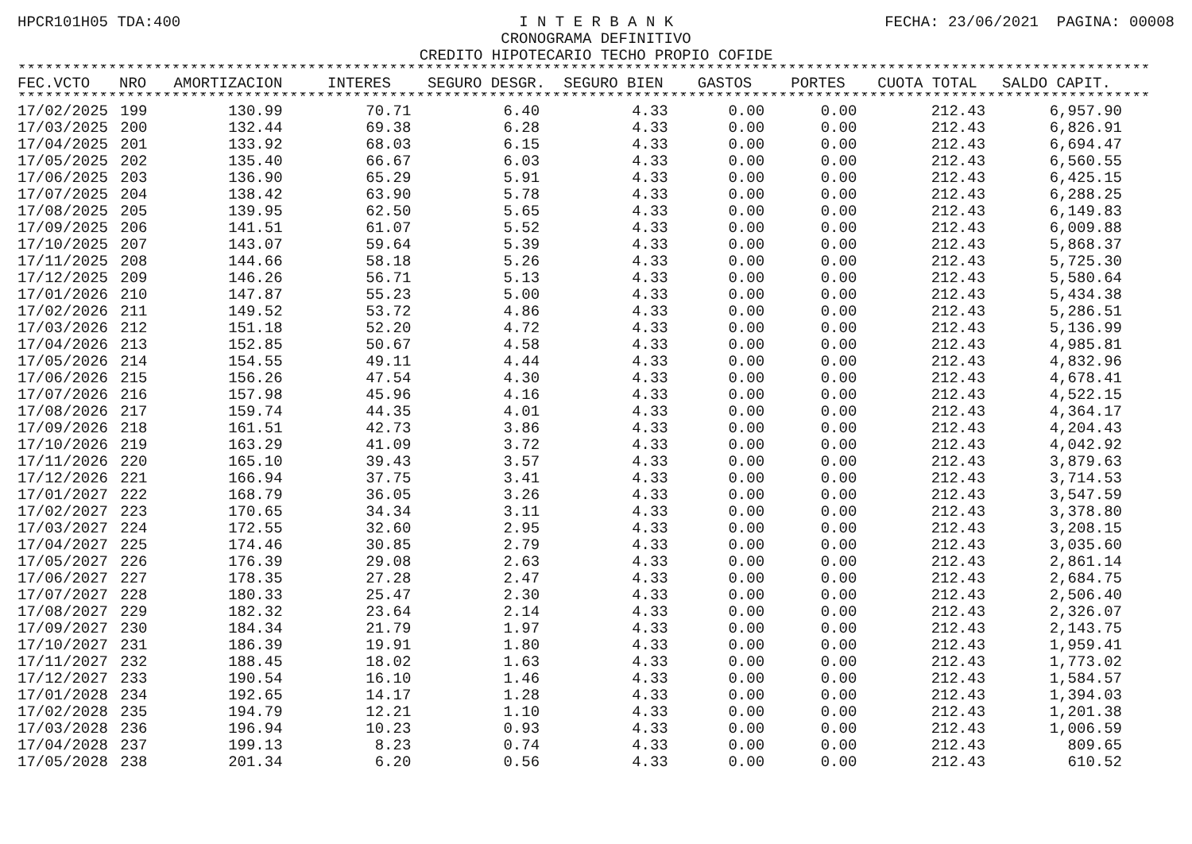HPCR101H05 TDA:400 I N T E R B A N K FECHA: 23/06/2021 PAGINA: 00008
CRONOGRAMA DEFINITIVO
CREDITO HIPOTECARIO TECHO PROPIO COFIDE
********************************************************************************************************************************************************
| FEC.VCTO | NRO | AMORTIZACION | INTERES | SEGURO DESGR. | SEGURO BIEN | GASTOS | PORTES | CUOTA TOTAL | SALDO CAPIT. |
| --- | --- | --- | --- | --- | --- | --- | --- | --- | --- |
********************************************************************************************************************************************************
| 17/02/2025 | 199 | 130.99 | 70.71 | 6.40 | 4.33 | 0.00 | 0.00 | 212.43 | 6,957.90 |
| 17/03/2025 | 200 | 132.44 | 69.38 | 6.28 | 4.33 | 0.00 | 0.00 | 212.43 | 6,826.91 |
| 17/04/2025 | 201 | 133.92 | 68.03 | 6.15 | 4.33 | 0.00 | 0.00 | 212.43 | 6,694.47 |
| 17/05/2025 | 202 | 135.40 | 66.67 | 6.03 | 4.33 | 0.00 | 0.00 | 212.43 | 6,560.55 |
| 17/06/2025 | 203 | 136.90 | 65.29 | 5.91 | 4.33 | 0.00 | 0.00 | 212.43 | 6,425.15 |
| 17/07/2025 | 204 | 138.42 | 63.90 | 5.78 | 4.33 | 0.00 | 0.00 | 212.43 | 6,288.25 |
| 17/08/2025 | 205 | 139.95 | 62.50 | 5.65 | 4.33 | 0.00 | 0.00 | 212.43 | 6,149.83 |
| 17/09/2025 | 206 | 141.51 | 61.07 | 5.52 | 4.33 | 0.00 | 0.00 | 212.43 | 6,009.88 |
| 17/10/2025 | 207 | 143.07 | 59.64 | 5.39 | 4.33 | 0.00 | 0.00 | 212.43 | 5,868.37 |
| 17/11/2025 | 208 | 144.66 | 58.18 | 5.26 | 4.33 | 0.00 | 0.00 | 212.43 | 5,725.30 |
| 17/12/2025 | 209 | 146.26 | 56.71 | 5.13 | 4.33 | 0.00 | 0.00 | 212.43 | 5,580.64 |
| 17/01/2026 | 210 | 147.87 | 55.23 | 5.00 | 4.33 | 0.00 | 0.00 | 212.43 | 5,434.38 |
| 17/02/2026 | 211 | 149.52 | 53.72 | 4.86 | 4.33 | 0.00 | 0.00 | 212.43 | 5,286.51 |
| 17/03/2026 | 212 | 151.18 | 52.20 | 4.72 | 4.33 | 0.00 | 0.00 | 212.43 | 5,136.99 |
| 17/04/2026 | 213 | 152.85 | 50.67 | 4.58 | 4.33 | 0.00 | 0.00 | 212.43 | 4,985.81 |
| 17/05/2026 | 214 | 154.55 | 49.11 | 4.44 | 4.33 | 0.00 | 0.00 | 212.43 | 4,832.96 |
| 17/06/2026 | 215 | 156.26 | 47.54 | 4.30 | 4.33 | 0.00 | 0.00 | 212.43 | 4,678.41 |
| 17/07/2026 | 216 | 157.98 | 45.96 | 4.16 | 4.33 | 0.00 | 0.00 | 212.43 | 4,522.15 |
| 17/08/2026 | 217 | 159.74 | 44.35 | 4.01 | 4.33 | 0.00 | 0.00 | 212.43 | 4,364.17 |
| 17/09/2026 | 218 | 161.51 | 42.73 | 3.86 | 4.33 | 0.00 | 0.00 | 212.43 | 4,204.43 |
| 17/10/2026 | 219 | 163.29 | 41.09 | 3.72 | 4.33 | 0.00 | 0.00 | 212.43 | 4,042.92 |
| 17/11/2026 | 220 | 165.10 | 39.43 | 3.57 | 4.33 | 0.00 | 0.00 | 212.43 | 3,879.63 |
| 17/12/2026 | 221 | 166.94 | 37.75 | 3.41 | 4.33 | 0.00 | 0.00 | 212.43 | 3,714.53 |
| 17/01/2027 | 222 | 168.79 | 36.05 | 3.26 | 4.33 | 0.00 | 0.00 | 212.43 | 3,547.59 |
| 17/02/2027 | 223 | 170.65 | 34.34 | 3.11 | 4.33 | 0.00 | 0.00 | 212.43 | 3,378.80 |
| 17/03/2027 | 224 | 172.55 | 32.60 | 2.95 | 4.33 | 0.00 | 0.00 | 212.43 | 3,208.15 |
| 17/04/2027 | 225 | 174.46 | 30.85 | 2.79 | 4.33 | 0.00 | 0.00 | 212.43 | 3,035.60 |
| 17/05/2027 | 226 | 176.39 | 29.08 | 2.63 | 4.33 | 0.00 | 0.00 | 212.43 | 2,861.14 |
| 17/06/2027 | 227 | 178.35 | 27.28 | 2.47 | 4.33 | 0.00 | 0.00 | 212.43 | 2,684.75 |
| 17/07/2027 | 228 | 180.33 | 25.47 | 2.30 | 4.33 | 0.00 | 0.00 | 212.43 | 2,506.40 |
| 17/08/2027 | 229 | 182.32 | 23.64 | 2.14 | 4.33 | 0.00 | 0.00 | 212.43 | 2,326.07 |
| 17/09/2027 | 230 | 184.34 | 21.79 | 1.97 | 4.33 | 0.00 | 0.00 | 212.43 | 2,143.75 |
| 17/10/2027 | 231 | 186.39 | 19.91 | 1.80 | 4.33 | 0.00 | 0.00 | 212.43 | 1,959.41 |
| 17/11/2027 | 232 | 188.45 | 18.02 | 1.63 | 4.33 | 0.00 | 0.00 | 212.43 | 1,773.02 |
| 17/12/2027 | 233 | 190.54 | 16.10 | 1.46 | 4.33 | 0.00 | 0.00 | 212.43 | 1,584.57 |
| 17/01/2028 | 234 | 192.65 | 14.17 | 1.28 | 4.33 | 0.00 | 0.00 | 212.43 | 1,394.03 |
| 17/02/2028 | 235 | 194.79 | 12.21 | 1.10 | 4.33 | 0.00 | 0.00 | 212.43 | 1,201.38 |
| 17/03/2028 | 236 | 196.94 | 10.23 | 0.93 | 4.33 | 0.00 | 0.00 | 212.43 | 1,006.59 |
| 17/04/2028 | 237 | 199.13 | 8.23 | 0.74 | 4.33 | 0.00 | 0.00 | 212.43 | 809.65 |
| 17/05/2028 | 238 | 201.34 | 6.20 | 0.56 | 4.33 | 0.00 | 0.00 | 212.43 | 610.52 |